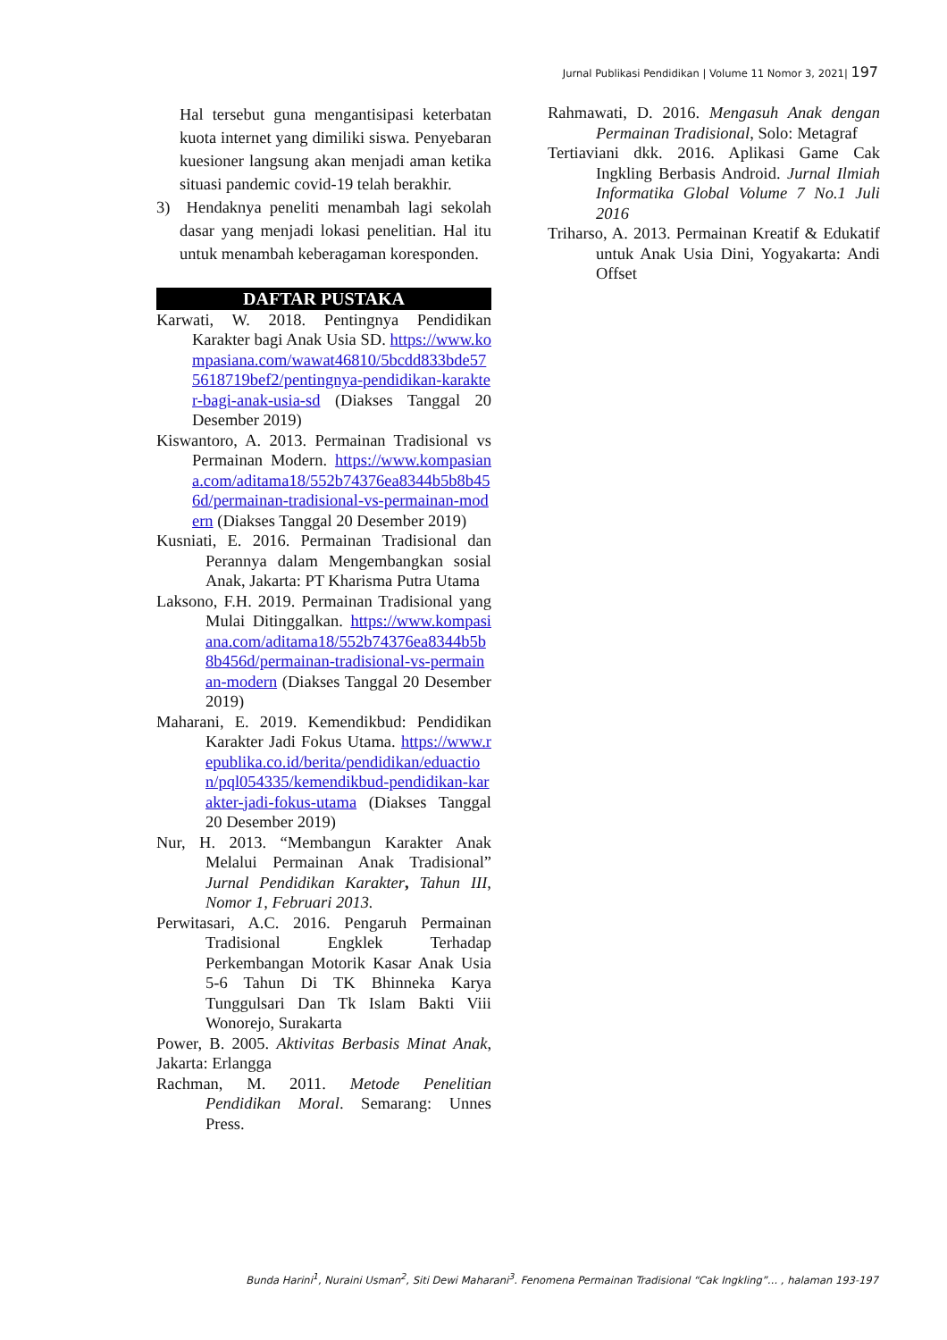Jurnal Publikasi Pendidikan | Volume 11 Nomor 3, 2021| 197
Hal tersebut guna mengantisipasi keterbatan kuota internet yang dimiliki siswa. Penyebaran kuesioner langsung akan menjadi aman ketika situasi pandemic covid-19 telah berakhir.
3) Hendaknya peneliti menambah lagi sekolah dasar yang menjadi lokasi penelitian. Hal itu untuk menambah keberagaman koresponden.
DAFTAR PUSTAKA
Karwati, W. 2018. Pentingnya Pendidikan Karakter bagi Anak Usia SD. https://www.kompasiana.com/wawat46810/5bcdd833bde575618719bef2/pentingnya-pendidikan-karakter-bagi-anak-usia-sd (Diakses Tanggal 20 Desember 2019)
Kiswantoro, A. 2013. Permainan Tradisional vs Permainan Modern. https://www.kompasiana.com/aditama18/552b74376ea8344b5b8b456d/permainan-tradisional-vs-permainan-modern (Diakses Tanggal 20 Desember 2019)
Kusniati, E. 2016. Permainan Tradisional dan Perannya dalam Mengembangkan sosial Anak, Jakarta: PT Kharisma Putra Utama
Laksono, F.H. 2019. Permainan Tradisional yang Mulai Ditinggalkan. https://www.kompasiana.com/aditama18/552b74376ea8344b5b8b456d/permainan-tradisional-vs-permainan-modern (Diakses Tanggal 20 Desember 2019)
Maharani, E. 2019. Kemendikbud: Pendidikan Karakter Jadi Fokus Utama. https://www.republika.co.id/berita/pendidikan/eduaction/pql054335/kemendikbud-pendidikan-karakter-jadi-fokus-utama (Diakses Tanggal 20 Desember 2019)
Nur, H. 2013. “Membangun Karakter Anak Melalui Permainan Anak Tradisional” Jurnal Pendidikan Karakter, Tahun III, Nomor 1, Februari 2013.
Perwitasari, A.C. 2016. Pengaruh Permainan Tradisional Engklek Terhadap Perkembangan Motorik Kasar Anak Usia 5-6 Tahun Di TK Bhinneka Karya Tunggulsari Dan Tk Islam Bakti Viii Wonorejo, Surakarta
Power, B. 2005. Aktivitas Berbasis Minat Anak, Jakarta: Erlangga
Rachman, M. 2011. Metode Penelitian Pendidikan Moral. Semarang: Unnes Press.
Rahmawati, D. 2016. Mengasuh Anak dengan Permainan Tradisional, Solo: Metagraf
Tertiaviani dkk. 2016. Aplikasi Game Cak Ingkling Berbasis Android. Jurnal Ilmiah Informatika Global Volume 7 No.1 Juli 2016
Triharso, A. 2013. Permainan Kreatif & Edukatif untuk Anak Usia Dini, Yogyakarta: Andi Offset
Bunda Harini<sup>1</sup>, Nuraini Usman<sup>2</sup>, Siti Dewi Maharani<sup>3</sup>. Fenomena Permainan Tradisional “Cak Ingkling”… , halaman 193-197